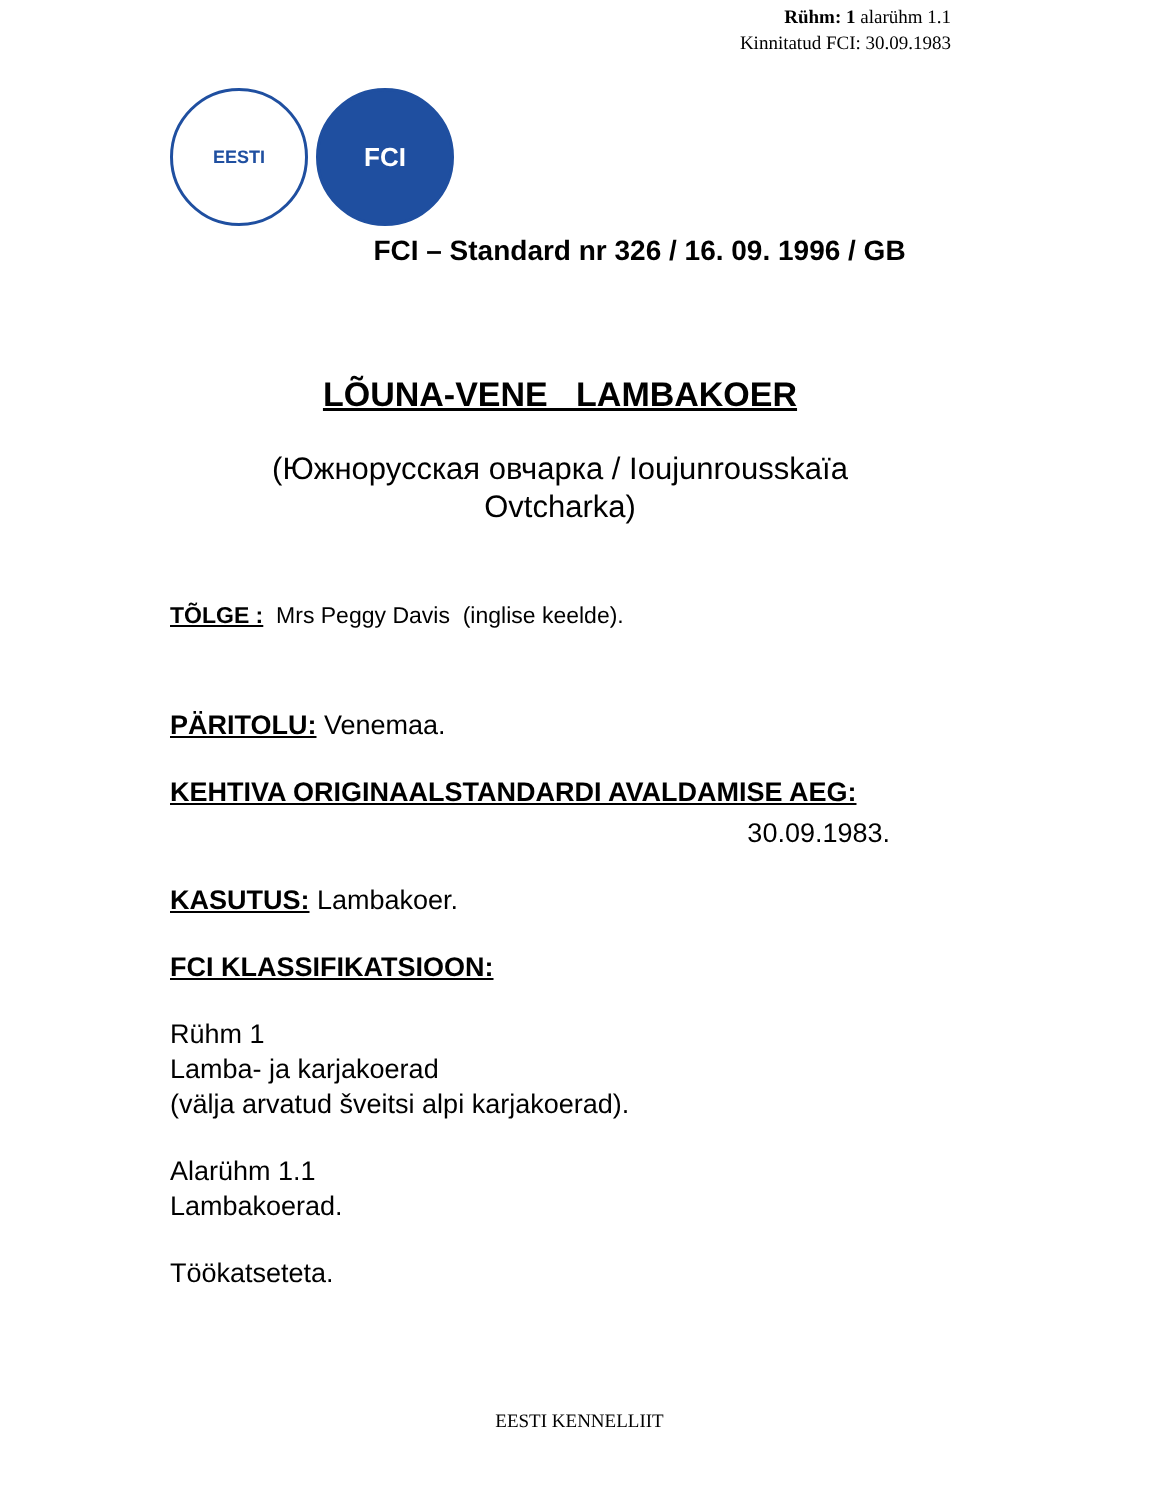Rühm: 1 alarühm 1.1
Kinnitatud FCI: 30.09.1983
EESTI
FCI
FCI – Standard nr 326 / 16. 09. 1996 / GB
LÕUNA-VENE LAMBAKOER
(Южнорусская овчарка / Ioujunrousskaïa
Ovtcharka)
TÕLGE : Mrs Peggy Davis (inglise keelde).
PÄRITOLU: Venemaa.
KEHTIVA ORIGINAALSTANDARDI AVALDAMISE AEG:
30.09.1983.
KASUTUS: Lambakoer.
FCI KLASSIFIKATSIOON:
Rühm 1
Lamba- ja karjakoerad
(välja arvatud šveitsi alpi karjakoerad).
Alarühm 1.1
Lambakoerad.
Töökatseteta.
EESTI KENNELLIIT